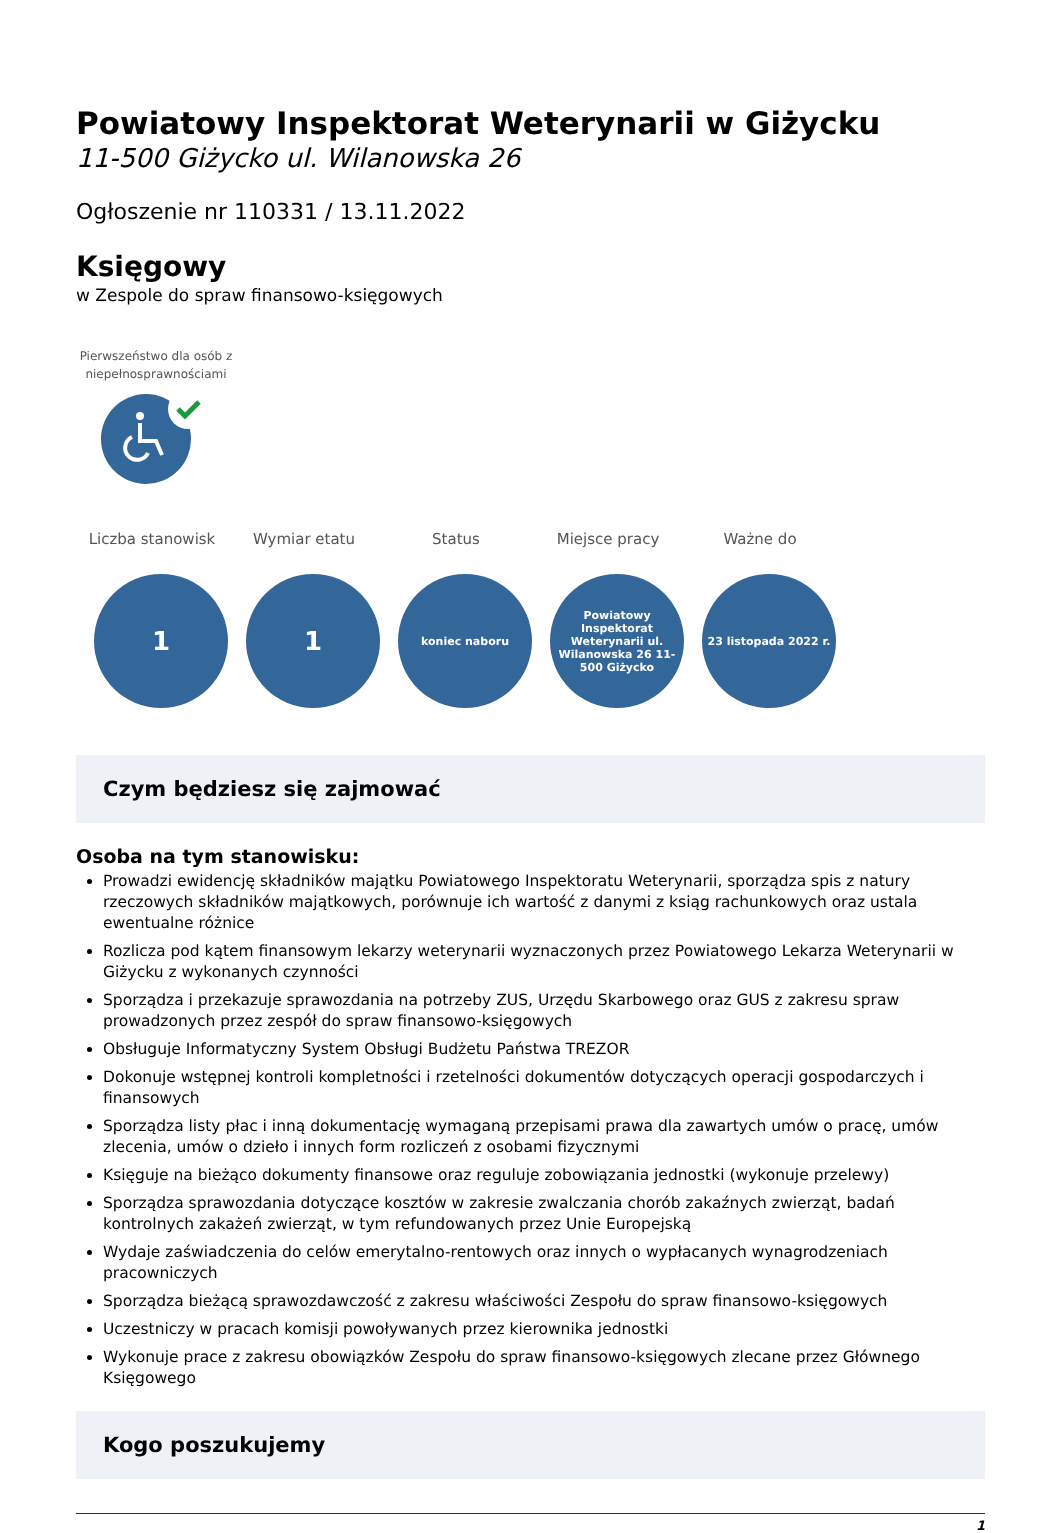Powiatowy Inspektorat Weterynarii w Giżycku
11-500 Giżycko ul. Wilanowska 26
Ogłoszenie nr 110331 / 13.11.2022
Księgowy
w Zespole do spraw finansowo-księgowych
Pierwszeństwo dla osób z niepełnosprawnościami
Liczba stanowisk Wymiar etatu Status Miejsce pracy Ważne do
1 1
koniec naboru Powiatowy Inspektorat Weterynarii ul. Wilanowska 26 11-500 Giżycko
23 listopada 2022 r.
Czym będziesz się zajmować
Osoba na tym stanowisku:
Prowadzi ewidencję składników majątku Powiatowego Inspektoratu Weterynarii, sporządza spis z natury rzeczowych składników majątkowych, porównuje ich wartość z danymi z ksiąg rachunkowych oraz ustala ewentualne różnice
Rozlicza pod kątem finansowym lekarzy weterynarii wyznaczonych przez Powiatowego Lekarza Weterynarii w Giżycku z wykonanych czynności
Sporządza i przekazuje sprawozdania na potrzeby ZUS, Urzędu Skarbowego oraz GUS z zakresu spraw prowadzonych przez zespół do spraw finansowo-księgowych
Obsługuje Informatyczny System Obsługi Budżetu Państwa TREZOR
Dokonuje wstępnej kontroli kompletności i rzetelności dokumentów dotyczących operacji gospodarczych i finansowych
Sporządza listy płac i inną dokumentację wymaganą przepisami prawa dla zawartych umów o pracę, umów zlecenia, umów o dzieło i innych form rozliczeń z osobami fizycznymi
Księguje na bieżąco dokumenty finansowe oraz reguluje zobowiązania jednostki (wykonuje przelewy)
Sporządza sprawozdania dotyczące kosztów w zakresie zwalczania chorób zakaźnych zwierząt, badań kontrolnych zakażeń zwierząt, w tym refundowanych przez Unie Europejską
Wydaje zaświadczenia do celów emerytalno-rentowych oraz innych o wypłacanych wynagrodzeniach pracowniczych
Sporządza bieżącą sprawozdawczość z zakresu właściwości Zespołu do spraw finansowo-księgowych
Uczestniczy w pracach komisji powoływanych przez kierownika jednostki
Wykonuje prace z zakresu obowiązków Zespołu do spraw finansowo-księgowych zlecane przez Głównego Księgowego
Kogo poszukujemy
1